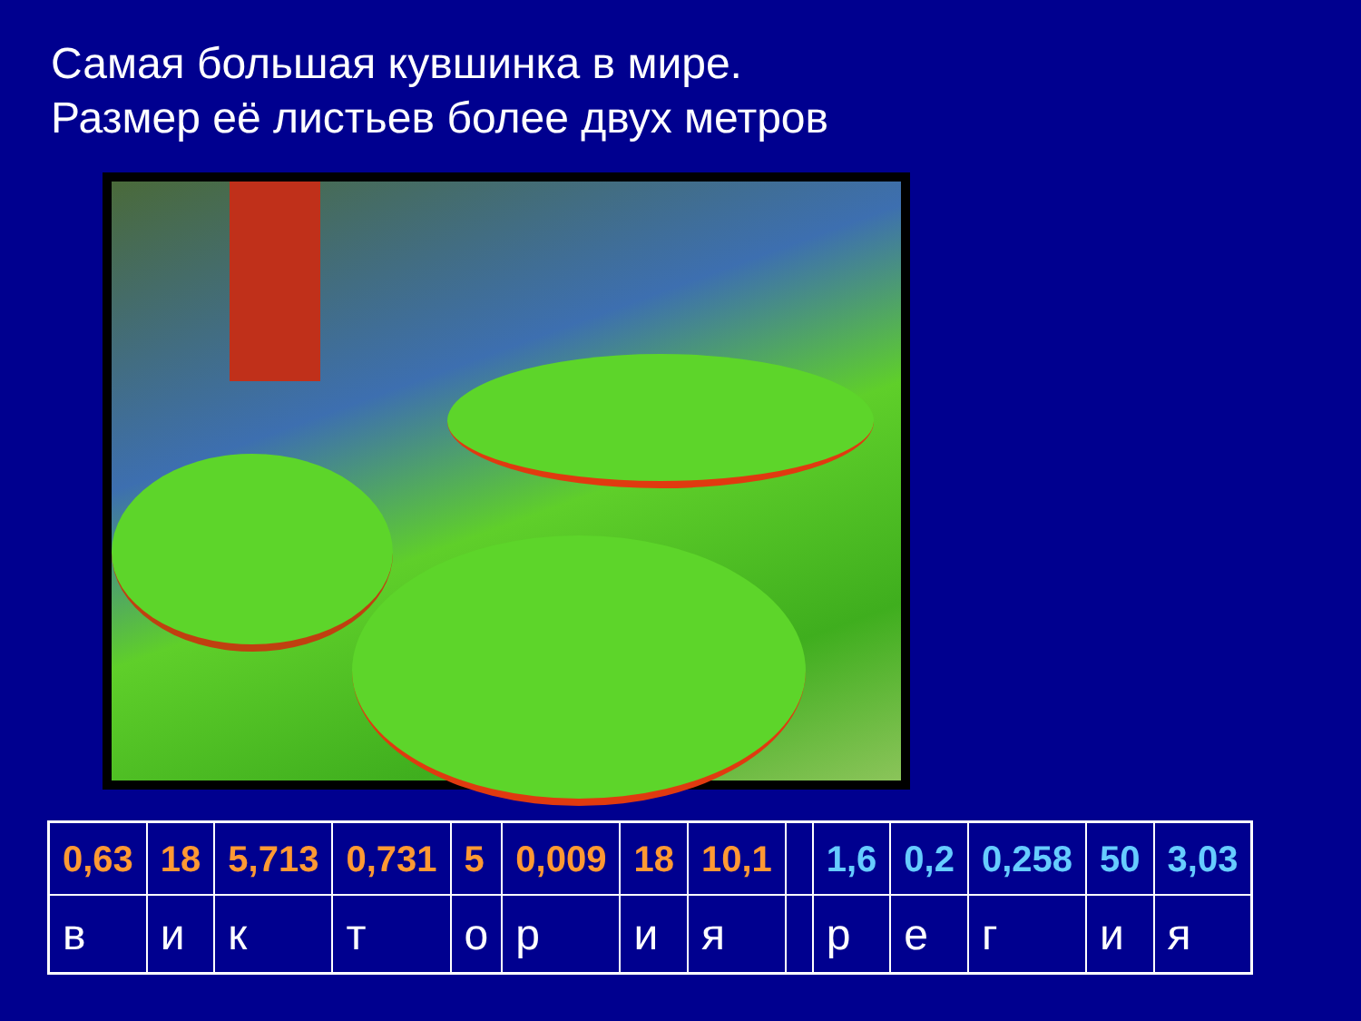Самая большая кувшинка в мире.
Размер её листьев более двух метров
| 0,63 | 18 | 5,713 | 0,731 | 5 | 0,009 | 18 | 10,1 | | 1,6 | 0,2 | 0,258 | 50 | 3,03 |
| в | и | к | т | о | р | и | я | | р | е | г | и | я |